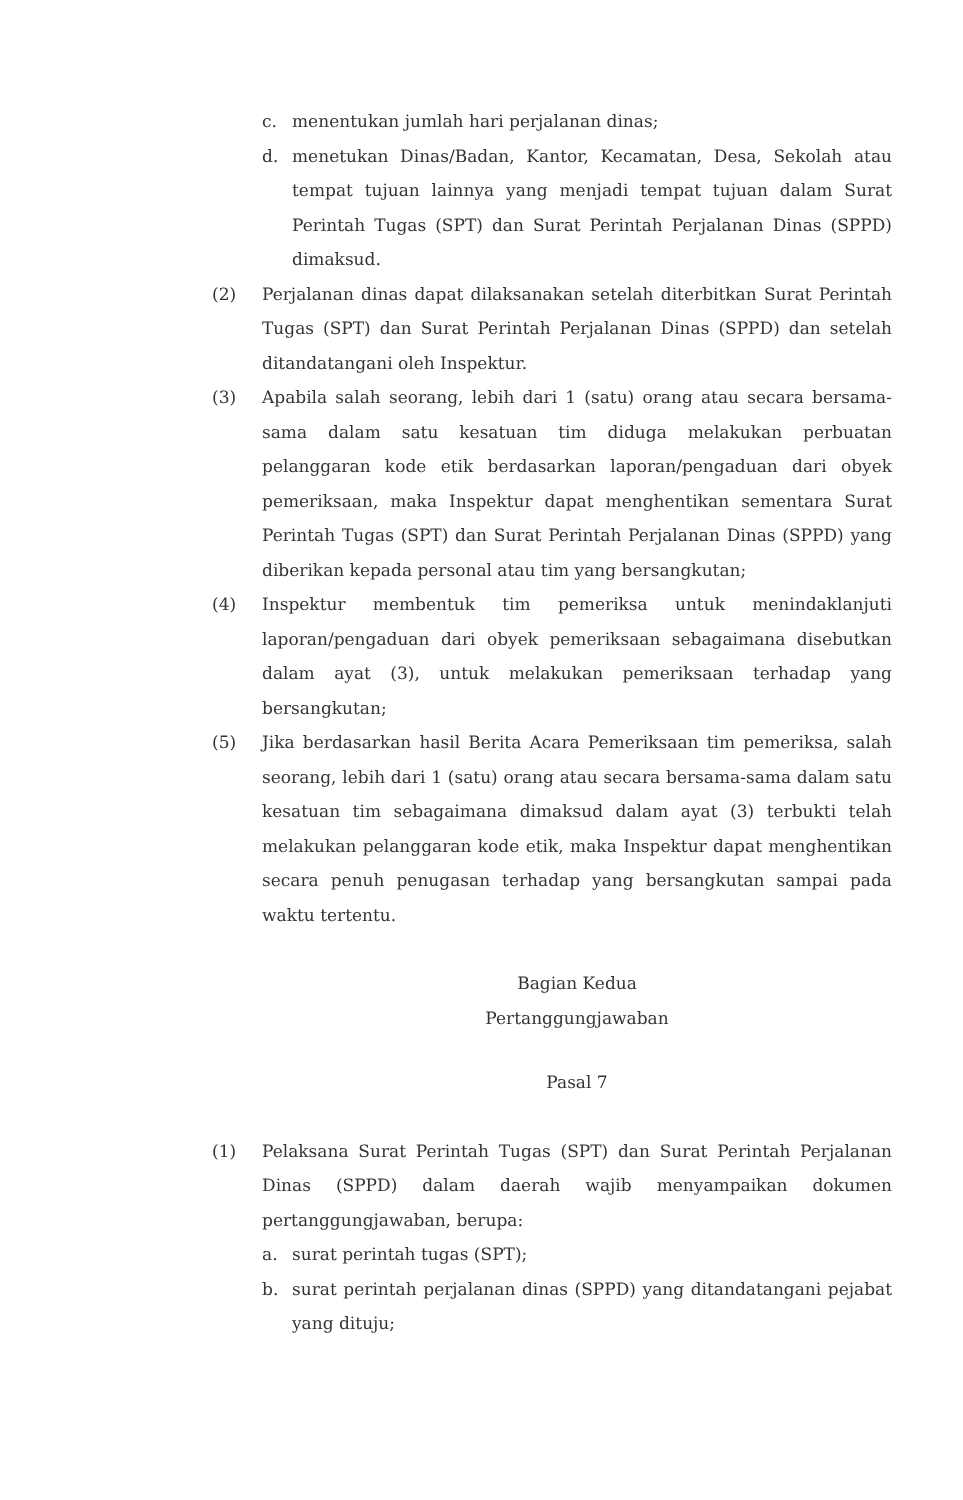c. menentukan jumlah hari perjalanan dinas;
d. menetukan Dinas/Badan, Kantor, Kecamatan, Desa, Sekolah atau tempat tujuan lainnya yang menjadi tempat tujuan dalam Surat Perintah Tugas (SPT) dan Surat Perintah Perjalanan Dinas (SPPD) dimaksud.
(2) Perjalanan dinas dapat dilaksanakan setelah diterbitkan Surat Perintah Tugas (SPT) dan Surat Perintah Perjalanan Dinas (SPPD) dan setelah ditandatangani oleh Inspektur.
(3) Apabila salah seorang, lebih dari 1 (satu) orang atau secara bersama-sama dalam satu kesatuan tim diduga melakukan perbuatan pelanggaran kode etik berdasarkan laporan/pengaduan dari obyek pemeriksaan, maka Inspektur dapat menghentikan sementara Surat Perintah Tugas (SPT) dan Surat Perintah Perjalanan Dinas (SPPD) yang diberikan kepada personal atau tim yang bersangkutan;
(4) Inspektur membentuk tim pemeriksa untuk menindaklanjuti laporan/pengaduan dari obyek pemeriksaan sebagaimana disebutkan dalam ayat (3), untuk melakukan pemeriksaan terhadap yang bersangkutan;
(5) Jika berdasarkan hasil Berita Acara Pemeriksaan tim pemeriksa, salah seorang, lebih dari 1 (satu) orang atau secara bersama-sama dalam satu kesatuan tim sebagaimana dimaksud dalam ayat (3) terbukti telah melakukan pelanggaran kode etik, maka Inspektur dapat menghentikan secara penuh penugasan terhadap yang bersangkutan sampai pada waktu tertentu.
Bagian Kedua
Pertanggungjawaban
Pasal 7
(1) Pelaksana Surat Perintah Tugas (SPT) dan Surat Perintah Perjalanan Dinas (SPPD) dalam daerah wajib menyampaikan dokumen pertanggungjawaban, berupa:
a. surat perintah tugas (SPT);
b. surat perintah perjalanan dinas (SPPD) yang ditandatangani pejabat yang dituju;